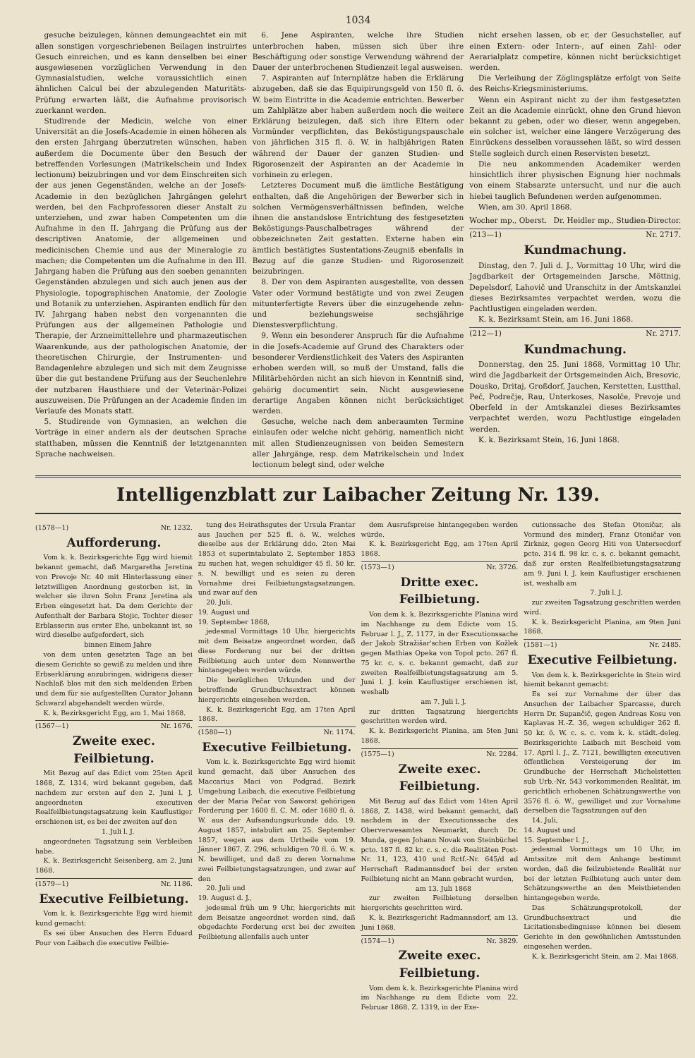1034
gesuche beizulegen, können demungeachtet ein mit allen sonstigen vorgeschriebenen Beilagen instruirtes Gesuch einreichen, und es kann denselben bei einer ausgewiesenen vorzüglichen Verwendung in den Gymnasialstudien, welche voraussichtlich einen ähnlichen Calcul bei der abzulegenden Maturitäts-Prüfung erwarten läßt, die Aufnahme provisorisch zuerkannt werden.
Studirende der Medicin, welche von einer Universität an die Josefs-Academie in einen höheren als den ersten Jahrgang überzutreten wünschen, haben außerdem die Documente über den Besuch der betreffenden Vorlesungen (Matrikelschein und Index lectionum) beizubringen und vor dem Einschreiten sich der aus jenen Gegenständen, welche an der Josefs-Academie in den bezüglichen Jahrgängen gelehrt werden, bei den Fachprofessoren dieser Anstalt zu unterziehen, und zwar haben Competenten um die Aufnahme in den II. Jahrgang die Prüfung aus der descriptiven Anatomie, der allgemeinen und medicinischen Chemie und aus der Mineralogie zu machen; die Competenten um die Aufnahme in den III. Jahrgang haben die Prüfung aus den soeben genannten Gegenständen abzulegen und sich auch jenen aus der Physiologie, topographischen Anatomie, der Zoologie und Botanik zu unterziehen. Aspiranten endlich für den IV. Jahrgang haben nebst den vorgenannten die Prüfungen aus der allgemeinen Pathologie und Therapie, der Arzneimittellehre und pharmazeutischen Waarenkunde, aus der pathologischen Anatomie, der theoretischen Chirurgie, der Instrumenten- und Bandagenlehre abzulegen und sich mit dem Zeugnisse über die gut bestandene Prüfung aus der Seuchenlehre der nutzbaren Hausthiere und der Veterinär-Polizei auszuweisen. Die Prüfungen an der Academie finden im Verlaufe des Monats statt.
5. Studirende von Gymnasien, an welchen die Vorträge in einer andern als der deutschen Sprache statthaben, müssen die Kenntniß der letztgenannten Sprache nachweisen.
6. Jene Aspiranten, welche ihre Studien unterbrochen haben, müssen sich über ihre Beschäftigung oder sonstige Verwendung während der Dauer der unterbrochenen Studienzeit legal ausweisen.
7. Aspiranten auf Internplätze haben die Erklärung abzugeben, daß sie das Equipirungsgeld von 150 fl. ö. W. beim Eintritte in die Academie entrichten. Bewerber um Zahlplätze aber haben außerdem noch die weitere Erklärung beizulegen, daß sich ihre Eltern oder Vormünder verpflichten, das Beköstigungspauschale von jährlichen 315 fl. ö. W. in halbjährigen Raten während der Dauer der ganzen Studien- und Rigorosenzeit der Aspiranten an der Academie in vorhinein zu erlegen.
Letzteres Document muß die ämtliche Bestätigung enthalten, daß die Angehörigen der Bewerber sich in solchen Vermögensverhältnissen befinden, welche ihnen die anstandslose Entrichtung des festgesetzten Beköstigungs-Pauschalbetrages während der obbezeichneten Zeit gestatten. Externe haben ein ämtlich bestätigtes Sustentations-Zeugniß ebenfalls in Bezug auf die ganze Studien- und Rigorosenzeit beizubringen.
8. Der von dem Aspiranten ausgestellte, von dessen Vater oder Vormund bestätigte und von zwei Zeugen mitunterfertigte Revers über die einzugehende zehn- und beziehungsweise sechsjährige Dienstesverpflichtung.
9. Wenn ein besonderer Anspruch für die Aufnahme in die Josefs-Academie auf Grund des Charakters oder besonderer Verdienstlichkeit des Vaters des Aspiranten erhoben werden will, so muß der Umstand, falls die Militärbehörden nicht an sich hievon in Kenntniß sind, gehörig documentirt sein. Nicht ausgewiesene derartige Angaben können nicht berücksichtiget werden.
Gesuche, welche nach dem anberaumten Termine einlaufen oder welche nicht gehörig, namentlich nicht mit allen Studienzeugnissen von beiden Semestern aller Jahrgänge, resp. dem Matrikelschein und Index lectionum belegt sind, oder welche
nicht ersehen lassen, ob er, der Gesuchsteller, auf einen Extern- oder Intern-, auf einen Zahl- oder Aerarialplatz competire, können nicht berücksichtiget werden.
Die Verleihung der Zöglingsplätze erfolgt von Seite des Reichs-Kriegsministeriums.
Wenn ein Aspirant nicht zu der ihm festgesetzten Zeit an die Academie einrückt, ohne den Grund hievon bekannt zu geben, oder wo dieser, wenn angegeben, ein solcher ist, welcher eine längere Verzögerung des Einrückens desselben voraussehen läßt, so wird dessen Stelle sogleich durch einen Reservisten besetzt.
Die neu ankommenden Academiker werden hinsichtlich ihrer physischen Eignung hier nochmals von einem Stabsarzte untersucht, und nur die auch hiebei tauglich Befundenen werden aufgenommen.
Wien, am 30. April 1868.
Wocher mp., Oberst. Dr. Heidler mp., Studien-Director.
(213—1) Nr. 2717.
Kundmachung.
Dinstag, den 7. Juli d. J., Vormittag 10 Uhr, wird die Jagdbarkeit der Ortsgemeinden Jarsche, Möttnig, Depelsdorf, Lahovič und Uranschitz in der Amtskanzlei dieses Bezirksamtes verpachtet werden, wozu die Pachtlustigen eingeladen werden.
K. k. Bezirksamt Stein, am 16. Juni 1868.
(212—1) Nr. 2717.
Kundmachung.
Donnerstag, den 25. Juni 1868, Vormittag 10 Uhr, wird die Jagdbarkeit der Ortsgemeinden Aich, Bresovic, Dousko, Dritaj, Großdorf, Jauchen, Kerstetten, Lustthal, Peč, Podrečje, Rau, Unterkoses, Nasolče, Prevoje und Oberfeld in der Amtskanzlei dieses Bezirksamtes verpachtet werden, wozu Pachtlustige eingeladen werden.
K. k. Bezirksamt Stein, 16. Juni 1868.
Intelligenzblatt zur Laibacher Zeitung Nr. 139.
(1578—1) Nr. 1232.
Aufforderung.
Vom k. k. Bezirksgerichte Egg wird hiemit bekannt gemacht, daß Margaretha Jeretina von Prevoje Nr. 40 mit Hinterlassung einer letztwilligen Anordnung gestorben ist, in welcher sie ihren Sohn Franz Jeretina als Erben eingesetzt hat. Da dem Gerichte der Aufenthalt der Barbara Stojic, Tochter dieser Erblasserin aus erster Ehe, unbekannt ist, so wird dieselbe aufgefordert, sich
binnen Einem Jahre
von dem unten gesetzten Tage an bei diesem Gerichte so gewiß zu melden und ihre Erbserklärung anzubringen, widrigens dieser Nachlaß blos mit den sich meldenden Erben und dem für sie aufgestellten Curator Johann Schwarzl abgehandelt werden würde.
K. k. Bezirksgericht Egg, am 1. Mai 1868.
(1567—1) Nr. 1676.
Zweite exec. Feilbietung.
Mit Bezug auf das Edict vom 25ten April 1868, Z. 1314, wird bekannt gegeben, daß nachdem zur ersten auf den 2. Juni l. J. angeordneten executiven Realfeilbietungstagsatzung kein Kauflustiger erschienen ist, es bei der zweiten auf den
1. Juli l. J.
angeordneten Tagsatzung sein Verbleiben habe.
K. k. Bezirksgericht Seisenberg, am 2. Juni 1868.
(1579—1) Nr. 1186.
Executive Feilbietung.
Vom k. k. Bezirksgerichte Egg wird hiemit kund gemacht:
Es sei über Ansuchen des Herrn Eduard Pour von Laibach die executive Feilbie-
tung des Heirathsgutes der Ursula Frantar aus Jauchen per 525 fl. ö. W., welches dieselbe aus der Erklärung ddo. 2ten Mai 1853 et superintabulato 2. September 1853 zu suchen hat, wegen schuldiger 45 fl. 50 kr. s. N. bewilligt und es seien zu deren Vornahme drei Feilbietungstagsatzungen, und zwar auf den
20. Juli,
19. August und
19. September 1868,
jedesmal Vormittags 10 Uhr, hiergerichts mit dem Beisatze angeordnet worden, daß diese Forderung nur bei der dritten Feilbietung auch unter dem Nennwerthe hintangegeben werden würde.
Die bezüglichen Urkunden und der betreffende Grundbuchsextract können hiergerichts eingesehen werden.
K. k. Bezirksgericht Egg, am 17ten April 1868.
(1580—1) Nr. 1174.
Executive Feilbietung.
Vom k. k. Bezirksgerichte Egg wird hiemit kund gemacht, daß über Ansuchen des Maccarius Maci von Podgrad, Bezirk Umgebung Laibach, die executive Feilbietung der der Maria Pečar von Saworst gehörigen Forderung per 1600 fl. C. M. oder 1680 fl. ö. W. aus der Aufsandungsurkunde ddo. 19. August 1857, intabulirt am 25. September 1857, wegen aus dem Urtheile vom 19. Jänner 1867, Z. 296, schuldigen 70 fl. ö. W. s. N. bewilliget, und daß zu deren Vornahme zwei Feilbietungstagsatzungen, und zwar auf den
20. Juli und
19. August d. J.,
jedesmal früh um 9 Uhr, hiergerichts mit dem Beisatze angeordnet worden sind, daß obgedachte Forderung erst bei der zweiten Feilbietung allenfalls auch unter
dem Ausrufspreise hintangegeben werden würde.
K. k. Bezirksgericht Egg, am 17ten April 1868.
(1573—1) Nr. 3726.
Dritte exec. Feilbietung.
Von dem k. k. Bezirksgerichte Planina wird im Nachhange zu dem Edicte vom 15. Februar l. J., Z. 1177, in der Executionssache der Jakob Stražišar'schen Erben von Kožlek gegen Mathias Opeka von Topol pcto. 267 fl. 75 kr. c. s. c. bekannt gemacht, daß zur zweiten Realfeilbietungstagsatzung am 5. Juni l. J. kein Kauflustiger erschienen ist, weshalb
am 7. Juli l. J.
zur dritten Tagsatzung hiergerichts geschritten werden wird.
K. k. Bezirksgericht Planina, am 5ten Juni 1868.
(1575—1) Nr. 2284.
Zweite exec. Feilbietung.
Mit Bezug auf das Edict vom 14ten April 1868, Z. 1438, wird bekannt gemacht, daß nachdem in der Executionssache des Oberverwesamtes Neumarkt, durch Dr. Munda, gegen Johann Novak von Steinbüchel pcto. 187 fl. 82 kr. c. s. c. die Realitäten Post-Nr. 11, 123, 410 und Rctf.-Nr. 645/d ad Herrschaft Radmannsdorf bei der ersten Feilbietung nicht an Mann gebracht wurden,
am 13. Juli 1868
zur zweiten Feilbietung derselben hiergerichts geschritten wird.
K. k. Bezirksgericht Radmannsdorf, am 13. Juni 1868.
(1574—1) Nr. 3829.
Zweite exec. Feilbietung.
Vom dem k. k. Bezirksgerichte Planina wird im Nachhange zu dem Edicte vom 22. Februar 1868, Z. 1319, in der Exe-
cutionssache des Stefan Otoničar, als Vormund des minderj. Franz Otoničar von Zirkniz, gegen Georg Hiti von Untersecdorf pcto. 314 fl. 98 kr. c. s. c. bekannt gemacht, daß zur ersten Realfeilbietungstagsatzung am 9. Juni l. J. kein Kauflustiger erschienen ist, weshalb am
7. Juli l. J.
zur zweiten Tagsatzung geschritten werden wird.
K. k. Bezirksgericht Planina, am 9ten Juni 1868.
(1581—1) Nr. 2485.
Executive Feilbietung.
Von dem k. k. Bezirksgerichte in Stein wird hiemit bekannt gemacht:
Es sei zur Vornahme der über das Ansuchen der Laibacher Sparcasse, durch Herrn Dr. Supančič, gegen Andreas Kosu von Kaplavas H.-Z. 36, wegen schuldiger 262 fl. 50 kr. ö. W. c. s. c. vom k. k. städt.-deleg. Bezirksgerichte Laibach mit Bescheid vom 17. April l. J., Z. 7121, bewilligten executiven öffentlichen Versteigerung der im Grundbuche der Herrschaft Michelstetten sub Urb.-Nr. 543 vorkommenden Realität, im gerichtlich erhobenen Schätzungswerthe von 3576 fl. ö. W., gewilliget und zur Vornahme derselben die Tagsatzungen auf den
14. Juli,
14. August und
15. September l. J.,
jedesmal Vormittags um 10 Uhr, im Amtssitze mit dem Anhange bestimmt worden, daß die feilzubietende Realität nur bei der letzten Feilbietung auch unter dem Schätzungswerthe an den Meistbietenden hintangegeben werde.
Das Schätzungsprotokoll, der Grundbuchsextract und die Licitationsbedingnisse können bei diesem Gerichte in den gewöhnlichen Amtsstunden eingesehen werden.
K. k. Bezirksgericht Stein, am 2. Mai 1868.